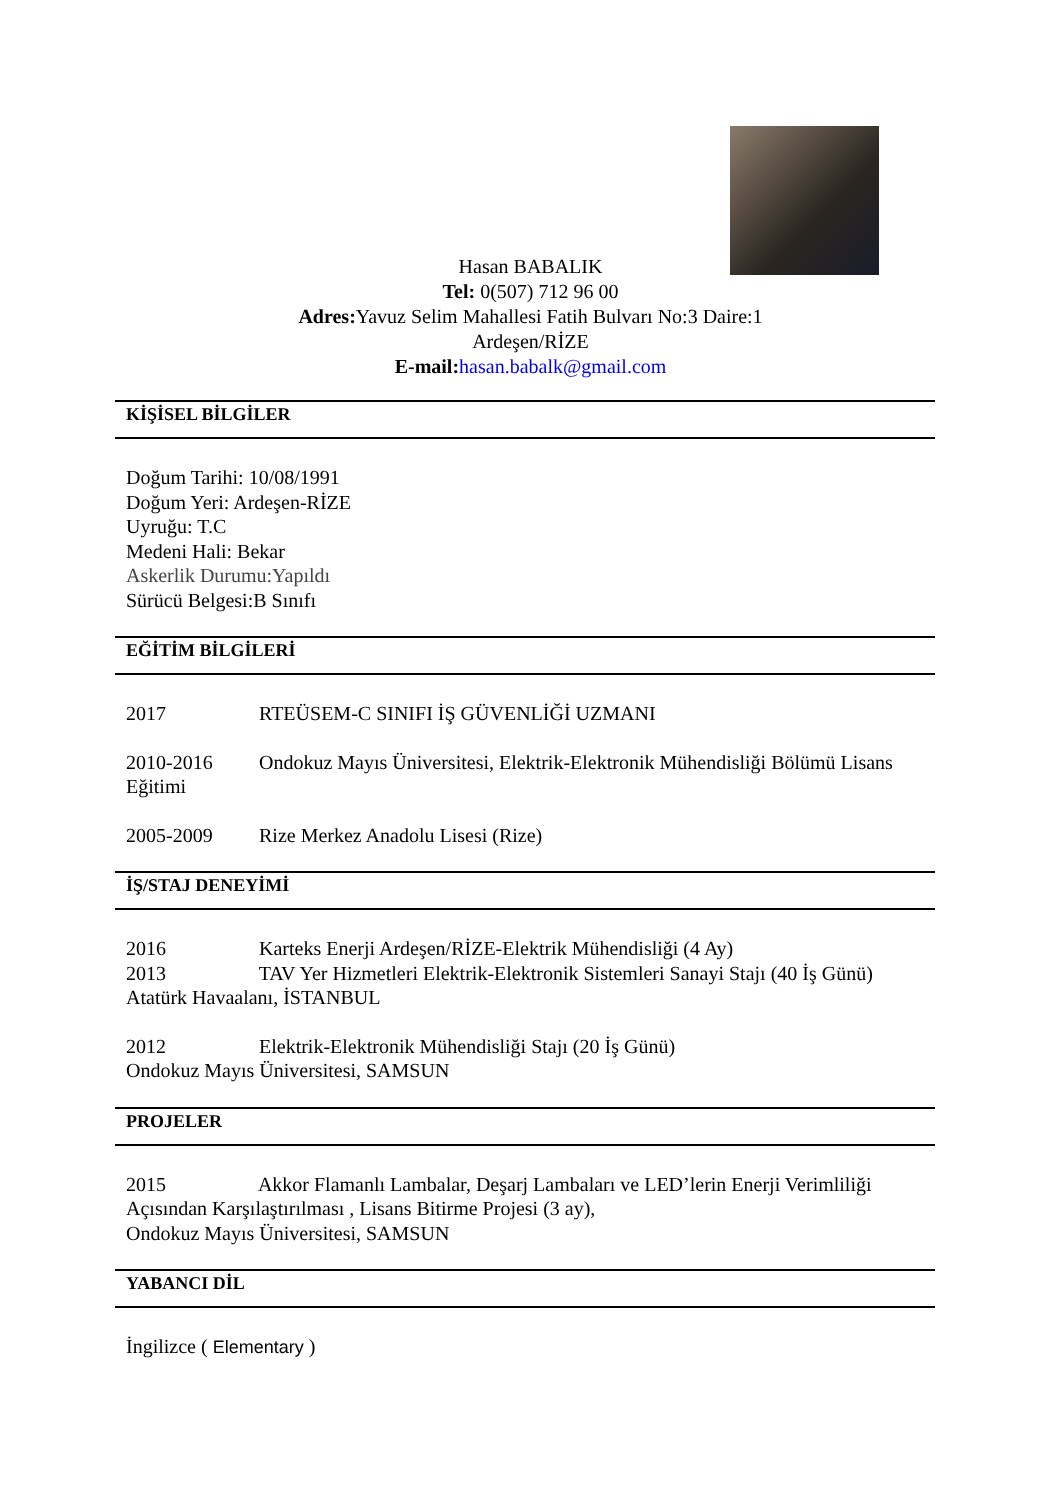Hasan BABALIK
Tel: 0(507) 712 96 00
Adres: Yavuz Selim Mahallesi Fatih Bulvarı No:3 Daire:1
Ardeşen/RİZE
E-mail: hasan.babalk@gmail.com
KİŞİSEL BİLGİLER
Doğum Tarihi: 10/08/1991
Doğum Yeri: Ardeşen-RİZE
Uyruğu: T.C
Medeni Hali: Bekar
Askerlik Durumu:Yapıldı
Sürücü Belgesi:B Sınıfı
EĞİTİM BİLGİLERİ
2017 RTEÜSEM-C SINIFI İŞ GÜVENLİĞİ UZMANI
2010-2016 Ondokuz Mayıs Üniversitesi, Elektrik-Elektronik Mühendisliği Bölümü Lisans Eğitimi
2005-2009 Rize Merkez Anadolu Lisesi (Rize)
İŞ/STAJ DENEYİMİ
2016 Karteks Enerji Ardeşen/RİZE-Elektrik Mühendisliği (4 Ay)
2013 TAV Yer Hizmetleri Elektrik-Elektronik Sistemleri Sanayi Stajı (40 İş Günü) Atatürk Havaalanı, İSTANBUL
2012 Elektrik-Elektronik Mühendisliği Stajı (20 İş Günü)
Ondokuz Mayıs Üniversitesi, SAMSUN
PROJELER
2015 Akkor Flamanlı Lambalar, Deşarj Lambaları ve LED’lerin Enerji Verimliliği Açısından Karşılaştırılması , Lisans Bitirme Projesi (3 ay),
Ondokuz Mayıs Üniversitesi, SAMSUN
YABANCI DİL
İngilizce ( Elementary )